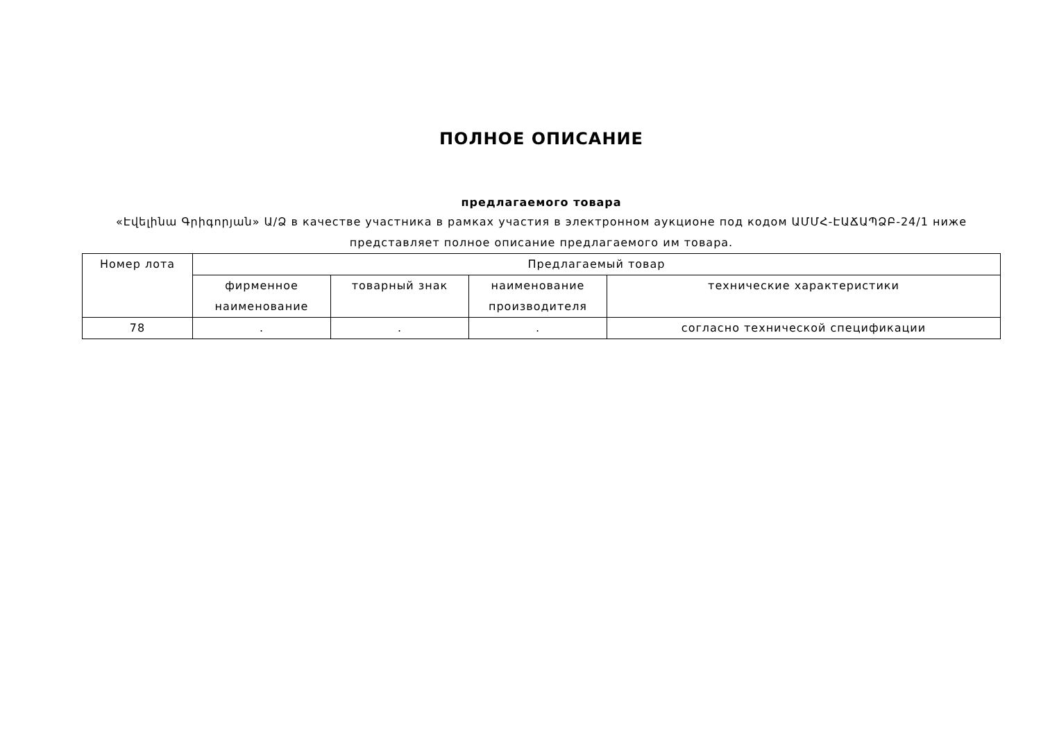ПОЛНОЕ ОПИСАНИЕ
предлагаемого товара
«Էվելինա Գրիգորյան» Ա/Ձ в качестве участника в рамках участия в электронном аукционе под кодом ԱՄՄՀ-ԷԱՃԱՊՁԲ-24/1 ниже представляет полное описание предлагаемого им товара.
| Номер лота | Предлагаемый товар | | | |
| --- | --- | --- | --- | --- |
| | фирменное наименование | товарный знак | наименование производителя | технические характеристики |
| 78 | . | . | . | согласно технической спецификации |